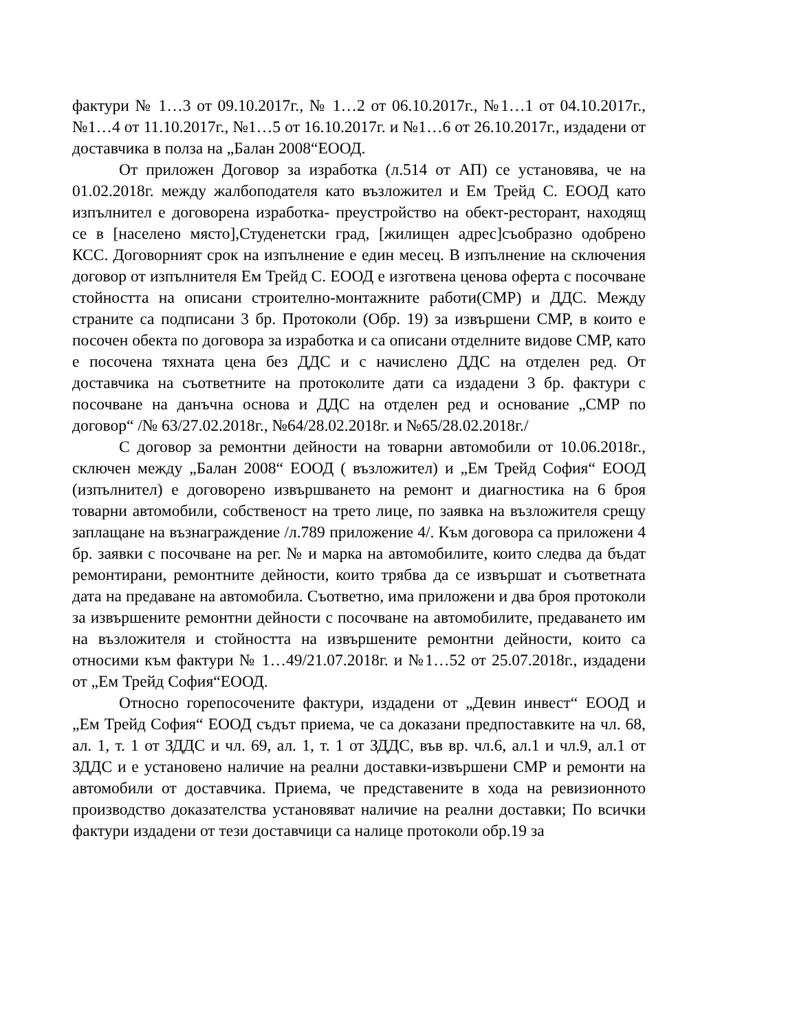фактури № 1…3 от 09.10.2017г., № 1…2 от 06.10.2017г., №1…1 от 04.10.2017г., №1…4 от 11.10.2017г., №1…5 от 16.10.2017г. и №1…6 от 26.10.2017г., издадени от доставчика в полза на „Балан 2008“ЕООД.
От приложен Договор за изработка (л.514 от АП) се установява, че на 01.02.2018г. между жалбоподателя като възложител и Ем Трейд С. ЕООД като изпълнител е договорена изработка- преустройство на обект-ресторант, находящ се в [населено място],Студенетски град, [жилищен адрес]съобразно одобрено КСС. Договорният срок на изпълнение е един месец. В изпълнение на сключения договор от изпълнителя Ем Трейд С. ЕООД е изготвена ценова оферта с посочване стойността на описани строително-монтажните работи(СМР) и ДДС. Между страните са подписани 3 бр. Протоколи (Обр. 19) за извършени СМР, в които е посочен обекта по договора за изработка и са описани отделните видове СМР, като е посочена тяхната цена без ДДС и с начислено ДДС на отделен ред. От доставчика на съответните на протоколите дати са издадени 3 бр. фактури с посочване на данъчна основа и ДДС на отделен ред и основание „СМР по договор“ /№ 63/27.02.2018г., №64/28.02.2018г. и №65/28.02.2018г./
С договор за ремонтни дейности на товарни автомобили от 10.06.2018г., сключен между „Балан 2008“ ЕООД ( възложител) и „Ем Трейд София“ ЕООД (изпълнител) е договорено извършването на ремонт и диагностика на 6 броя товарни автомобили, собственост на трето лице, по заявка на възложителя срещу заплащане на възнаграждение /л.789 приложение 4/. Към договора са приложени 4 бр. заявки с посочване на рег. № и марка на автомобилите, които следва да бъдат ремонтирани, ремонтните дейности, които трябва да се извършат и съответната дата на предаване на автомобила. Съответно, има приложени и два броя протоколи за извършените ремонтни дейности с посочване на автомобилите, предаването им на възложителя и стойността на извършените ремонтни дейности, които са относими към фактури № 1…49/21.07.2018г. и №1…52 от 25.07.2018г., издадени от „Ем Трейд София“ЕООД.
Относно горепосочените фактури, издадени от „Девин инвест“ ЕООД и „Ем Трейд София“ ЕООД съдът приема, че са доказани предпоставките на чл. 68, ал. 1, т. 1 от ЗДДС и чл. 69, ал. 1, т. 1 от ЗДДС, във вр. чл.6, ал.1 и чл.9, ал.1 от ЗДДС и е установено наличие на реални доставки-извършени СМР и ремонти на автомобили от доставчика. Приема, че представените в хода на ревизионното производство доказателства установяват наличие на реални доставки; По всички фактури издадени от тези доставчици са налице протоколи обр.19 за